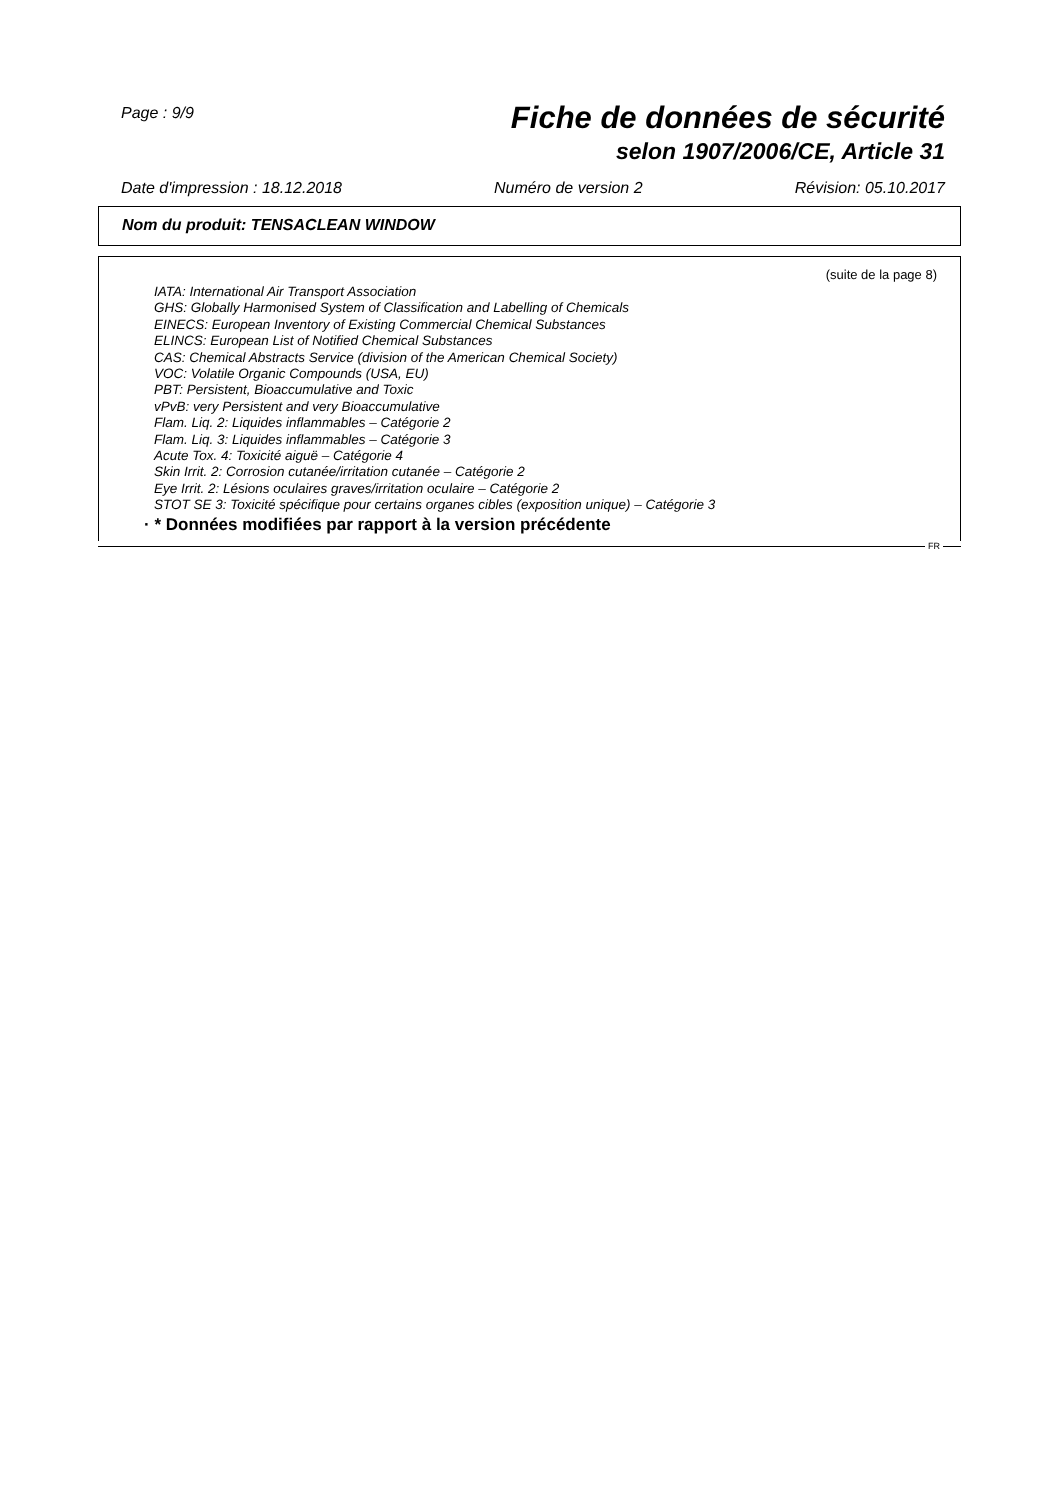Page : 9/9
Fiche de données de sécurité
selon 1907/2006/CE, Article 31
Date d'impression : 18.12.2018 Numéro de version 2 Révision: 05.10.2017
Nom du produit: TENSACLEAN WINDOW
(suite de la page 8)
IATA: International Air Transport Association
GHS: Globally Harmonised System of Classification and Labelling of Chemicals
EINECS: European Inventory of Existing Commercial Chemical Substances
ELINCS: European List of Notified Chemical Substances
CAS: Chemical Abstracts Service (division of the American Chemical Society)
VOC: Volatile Organic Compounds (USA, EU)
PBT: Persistent, Bioaccumulative and Toxic
vPvB: very Persistent and very Bioaccumulative
Flam. Liq. 2: Liquides inflammables – Catégorie 2
Flam. Liq. 3: Liquides inflammables – Catégorie 3
Acute Tox. 4: Toxicité aiguë – Catégorie 4
Skin Irrit. 2: Corrosion cutanée/irritation cutanée – Catégorie 2
Eye Irrit. 2: Lésions oculaires graves/irritation oculaire – Catégorie 2
STOT SE 3: Toxicité spécifique pour certains organes cibles (exposition unique) – Catégorie 3
· * Données modifiées par rapport à la version précédente
FR